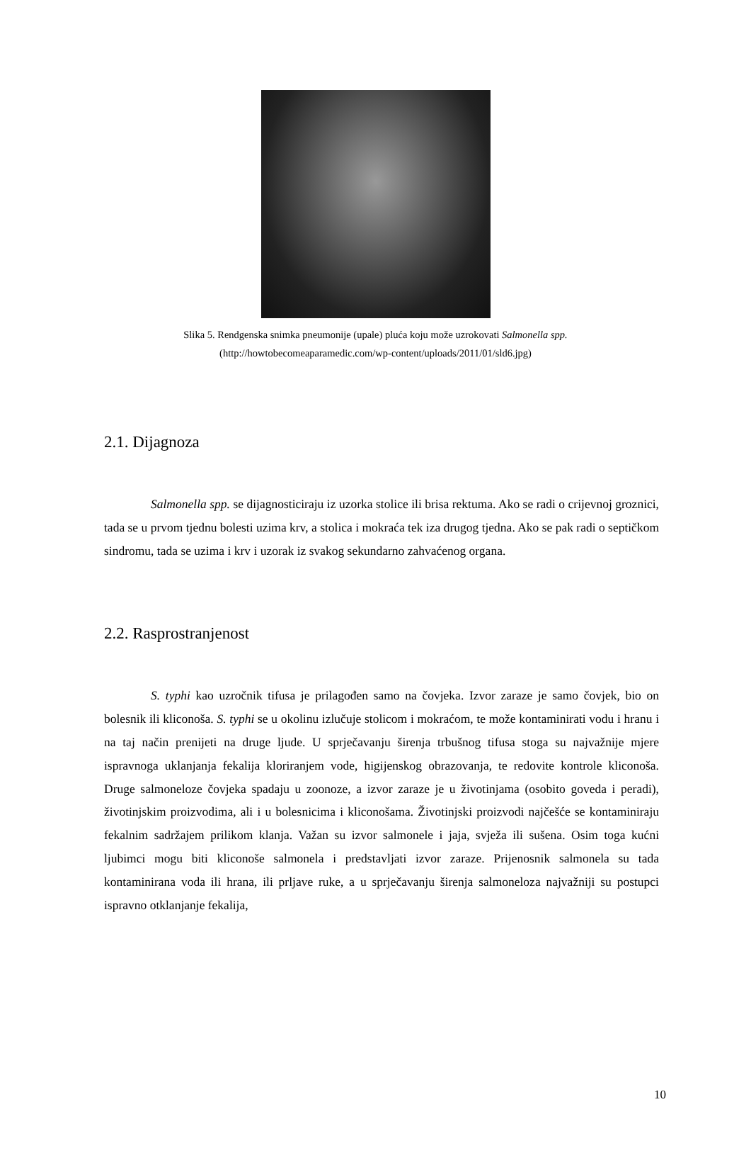Slika 5. Rendgenska snimka pneumonije (upale) pluća koju može uzrokovati Salmonella spp.
(http://howtobecomeaparamedic.com/wp-content/uploads/2011/01/sld6.jpg)
2.1. Dijagnoza
Salmonella spp. se dijagnosticiraju iz uzorka stolice ili brisa rektuma. Ako se radi o crijevnoj groznici, tada se u prvom tjednu bolesti uzima krv, a stolica i mokraća tek iza drugog tjedna. Ako se pak radi o septičkom sindromu, tada se uzima i krv i uzorak iz svakog sekundarno zahvaćenog organa.
2.2. Rasprostranjenost
S. typhi kao uzročnik tifusa je prilagođen samo na čovjeka. Izvor zaraze je samo čovjek, bio on bolesnik ili kliconoša. S. typhi se u okolinu izlučuje stolicom i mokraćom, te može kontaminirati vodu i hranu i na taj način prenijeti na druge ljude. U sprječavanju širenja trbušnog tifusa stoga su najvažnije mjere ispravnoga uklanjanja fekalija kloriranjem vode, higijenskog obrazovanja, te redovite kontrole kliconoša. Druge salmoneloze čovjeka spadaju u zoonoze, a izvor zaraze je u životinjama (osobito goveda i peradi), životinjskim proizvodima, ali i u bolesnicima i kliconošama. Životinjski proizvodi najčešće se kontaminiraju fekalnim sadržajem prilikom klanja. Važan su izvor salmonele i jaja, svježa ili sušena. Osim toga kućni ljubimci mogu biti kliconoše salmonela i predstavljati izvor zaraze. Prijenosnik salmonela su tada kontaminirana voda ili hrana, ili prljave ruke, a u sprječavanju širenja salmoneloza najvažniji su postupci ispravno otklanjanje fekalija,
10